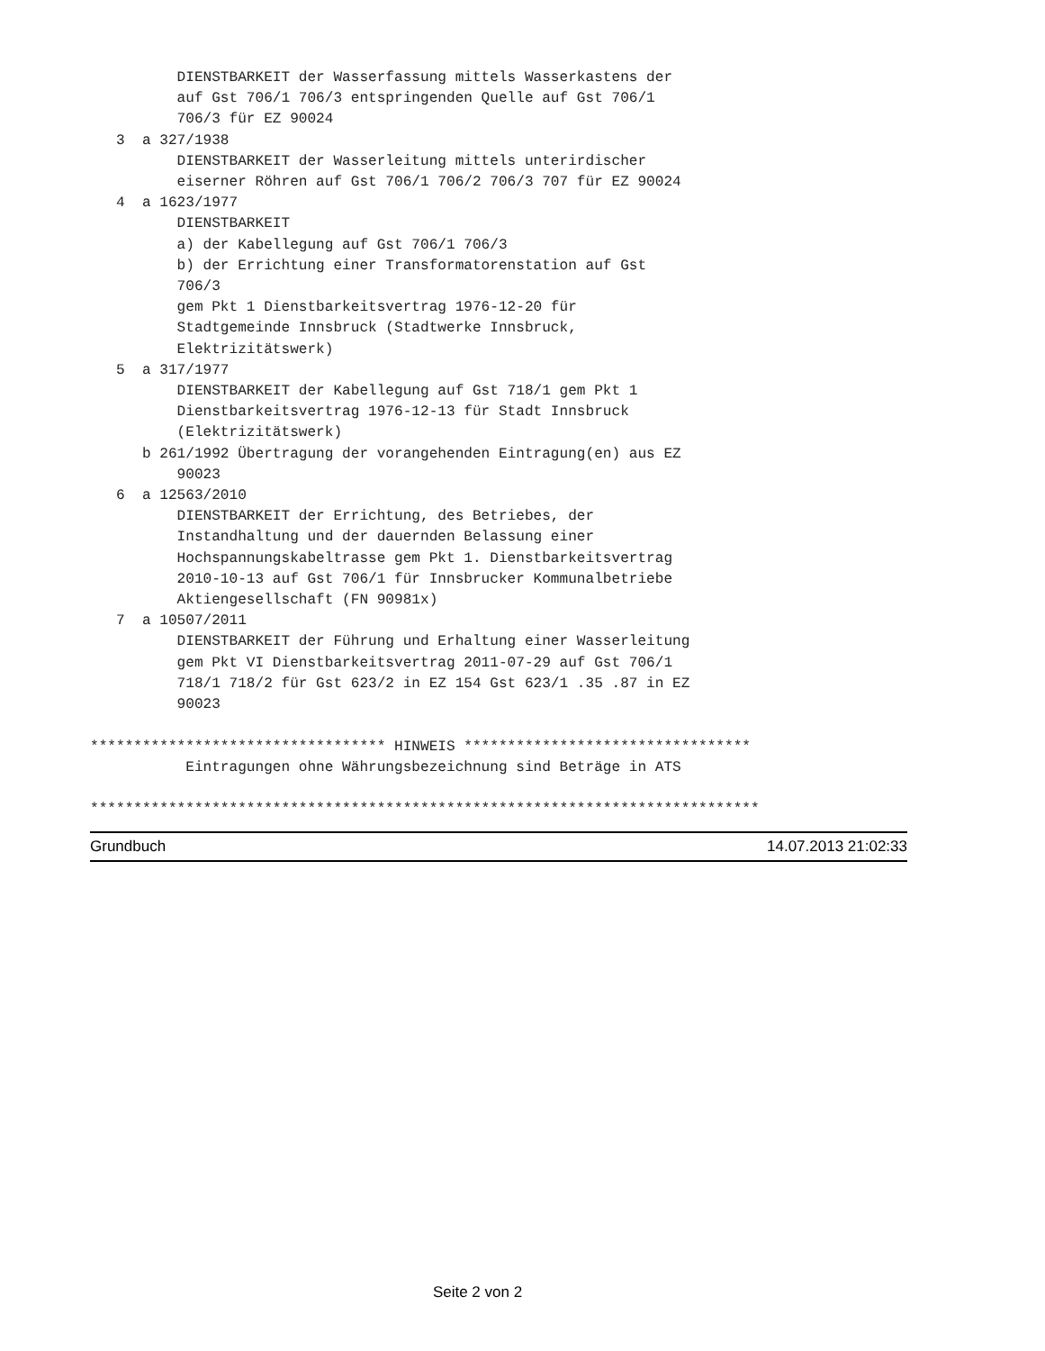DIENSTBARKEIT der Wasserfassung mittels Wasserkastens der
          auf Gst 706/1 706/3 entspringenden Quelle auf Gst 706/1
          706/3 für EZ 90024
   3  a 327/1938
          DIENSTBARKEIT der Wasserleitung mittels unterirdischer
          eiserner Röhren auf Gst 706/1 706/2 706/3 707 für EZ 90024
   4  a 1623/1977
          DIENSTBARKEIT
          a) der Kabellegung auf Gst 706/1 706/3
          b) der Errichtung einer Transformatorenstation auf Gst
          706/3
          gem Pkt 1 Dienstbarkeitsvertrag 1976-12-20 für
          Stadtgemeinde Innsbruck (Stadtwerke Innsbruck,
          Elektrizitätswerk)
   5  a 317/1977
          DIENSTBARKEIT der Kabellegung auf Gst 718/1 gem Pkt 1
          Dienstbarkeitsvertrag 1976-12-13 für Stadt Innsbruck
          (Elektrizitätswerk)
      b 261/1992 Übertragung der vorangehenden Eintragung(en) aus EZ
          90023
   6  a 12563/2010
          DIENSTBARKEIT der Errichtung, des Betriebes, der
          Instandhaltung und der dauernden Belassung einer
          Hochspannungskabeltrasse gem Pkt 1. Dienstbarkeitsvertrag
          2010-10-13 auf Gst 706/1 für Innsbrucker Kommunalbetriebe
          Aktiengesellschaft (FN 90981x)
   7  a 10507/2011
          DIENSTBARKEIT der Führung und Erhaltung einer Wasserleitung
          gem Pkt VI Dienstbarkeitsvertrag 2011-07-29 auf Gst 706/1
          718/1 718/2 für Gst 623/2 in EZ 154 Gst 623/1 .35 .87 in EZ
          90023

********************************** HINWEIS *********************************
           Eintragungen ohne Währungsbezeichnung sind Beträge in ATS

*****************************************************************************
Grundbuch 14.07.2013 21:02:33
Seite 2 von 2